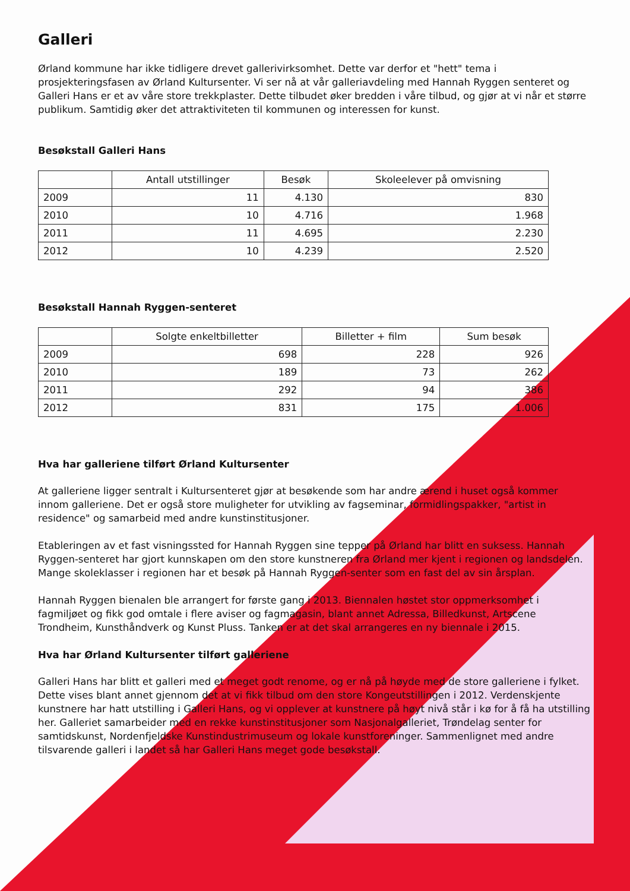Galleri
Ørland kommune har ikke tidligere drevet gallerivirksomhet. Dette var derfor et "hett" tema i prosjekteringsfasen av Ørland Kultursenter. Vi ser nå at vår galleriavdeling med Hannah Ryggen senteret og Galleri Hans er et av våre store trekkplaster. Dette tilbudet øker bredden i våre tilbud, og gjør at vi når et større publikum. Samtidig øker det attraktiviteten til kommunen og interessen for kunst.
Besøkstall Galleri Hans
| | Antall utstillinger | Besøk | Skoleelever på omvisning |
| --- | --- | --- | --- |
| 2009 | 11 | 4.130 | 830 |
| 2010 | 10 | 4.716 | 1.968 |
| 2011 | 11 | 4.695 | 2.230 |
| 2012 | 10 | 4.239 | 2.520 |
Besøkstall Hannah Ryggen-senteret
| | Solgte enkeltbilletter | Billetter + film | Sum besøk |
| --- | --- | --- | --- |
| 2009 | 698 | 228 | 926 |
| 2010 | 189 | 73 | 262 |
| 2011 | 292 | 94 | 386 |
| 2012 | 831 | 175 | 1.006 |
Hva har galleriene tilført Ørland Kultursenter
At galleriene ligger sentralt i Kultursenteret gjør at besøkende som har andre ærend i huset også kommer innom galleriene. Det er også store muligheter for utvikling av fagseminar, formidlingspakker, "artist in residence" og samarbeid med andre kunstinstitusjoner.
Etableringen av et fast visningssted for Hannah Ryggen sine tepper på Ørland har blitt en suksess. Hannah Ryggen-senteret har gjort kunnskapen om den store kunstneren fra Ørland mer kjent i regionen og landsdelen. Mange skoleklasser i regionen har et besøk på Hannah Ryggen-senter som en fast del av sin årsplan.
Hannah Ryggen bienalen ble arrangert for første gang i 2013. Biennalen høstet stor oppmerksomhet i fagmiljøet og fikk god omtale i flere aviser og fagmagasin, blant annet Adressa, Billedkunst, Artscene Trondheim, Kunsthåndverk og Kunst Pluss. Tanken er at det skal arrangeres en ny biennale i 2015.
Hva har Ørland Kultursenter tilført galleriene
Galleri Hans har blitt et galleri med et meget godt renome, og er nå på høyde med de store galleriene i fylket. Dette vises blant annet gjennom det at vi fikk tilbud om den store Kongeutstillingen i 2012. Verdenskjente kunstnere har hatt utstilling i Galleri Hans, og vi opplever at kunstnere på høyt nivå står i kø for å få ha utstilling her. Galleriet samarbeider med en rekke kunstinstitusjoner som Nasjonalgalleriet, Trøndelag senter for samtidskunst, Nordenfjeldske Kunstindustrimuseum og lokale kunstforeninger. Sammenlignet med andre tilsvarende galleri i landet så har Galleri Hans meget gode besøkstall.